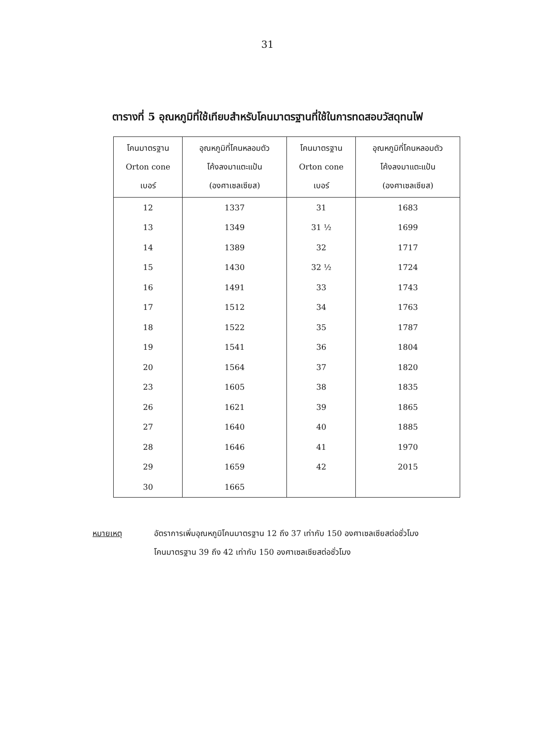31
ตารางที่ 5 อุณหภูมิที่ใช้เทียบสำหรับโคนมาตรฐานที่ใช้ในการทดสอบวัสดุทนไฟ
| โคนมาตรฐาน Orton cone เบอร์ | อุณหภูมิที่โคนหลอมตัว โค้งลงมาแตะแป้น (องศาเซลเซียส) | โคนมาตรฐาน Orton cone เบอร์ | อุณหภูมิที่โคนหลอมตัว โค้งลงมาแตะแป้น (องศาเซลเซียส) |
| --- | --- | --- | --- |
| 12 | 1337 | 31 | 1683 |
| 13 | 1349 | 31 ½ | 1699 |
| 14 | 1389 | 32 | 1717 |
| 15 | 1430 | 32 ½ | 1724 |
| 16 | 1491 | 33 | 1743 |
| 17 | 1512 | 34 | 1763 |
| 18 | 1522 | 35 | 1787 |
| 19 | 1541 | 36 | 1804 |
| 20 | 1564 | 37 | 1820 |
| 23 | 1605 | 38 | 1835 |
| 26 | 1621 | 39 | 1865 |
| 27 | 1640 | 40 | 1885 |
| 28 | 1646 | 41 | 1970 |
| 29 | 1659 | 42 | 2015 |
| 30 | 1665 | | |
หมายเหตุ อัตราการเพิ่มอุณหภูมิโคนมาตรฐาน 12 ถึง 37 เท่ากับ 150 องศาเซลเซียสต่อชั่วโมง
โคนมาตรฐาน 39 ถึง 42 เท่ากับ 150 องศาเซลเซียสต่อชั่วโมง